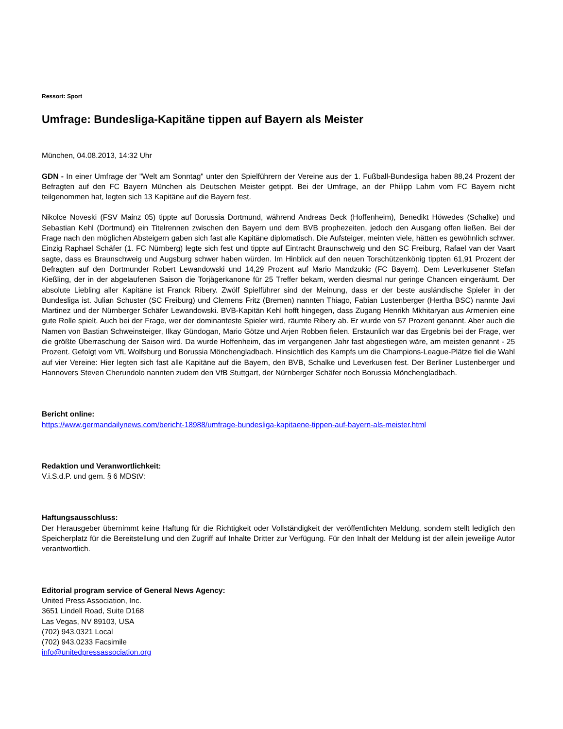Ressort: Sport
Umfrage: Bundesliga-Kapitäne tippen auf Bayern als Meister
München, 04.08.2013, 14:32 Uhr
GDN - In einer Umfrage der "Welt am Sonntag" unter den Spielführern der Vereine aus der 1. Fußball-Bundesliga haben 88,24 Prozent der Befragten auf den FC Bayern München als Deutschen Meister getippt. Bei der Umfrage, an der Philipp Lahm vom FC Bayern nicht teilgenommen hat, legten sich 13 Kapitäne auf die Bayern fest.
Nikolce Noveski (FSV Mainz 05) tippte auf Borussia Dortmund, während Andreas Beck (Hoffenheim), Benedikt Höwedes (Schalke) und Sebastian Kehl (Dortmund) ein Titelrennen zwischen den Bayern und dem BVB prophezeiten, jedoch den Ausgang offen ließen. Bei der Frage nach den möglichen Absteigern gaben sich fast alle Kapitäne diplomatisch. Die Aufsteiger, meinten viele, hätten es gewöhnlich schwer. Einzig Raphael Schäfer (1. FC Nürnberg) legte sich fest und tippte auf Eintracht Braunschweig und den SC Freiburg, Rafael van der Vaart sagte, dass es Braunschweig und Augsburg schwer haben würden. Im Hinblick auf den neuen Torschützenkönig tippten 61,91 Prozent der Befragten auf den Dortmunder Robert Lewandowski und 14,29 Prozent auf Mario Mandzukic (FC Bayern). Dem Leverkusener Stefan Kießling, der in der abgelaufenen Saison die Torjägerkanone für 25 Treffer bekam, werden diesmal nur geringe Chancen eingeräumt. Der absolute Liebling aller Kapitäne ist Franck Ribery. Zwölf Spielführer sind der Meinung, dass er der beste ausländische Spieler in der Bundesliga ist. Julian Schuster (SC Freiburg) und Clemens Fritz (Bremen) nannten Thiago, Fabian Lustenberger (Hertha BSC) nannte Javi Martinez und der Nürnberger Schäfer Lewandowski. BVB-Kapitän Kehl hofft hingegen, dass Zugang Henrikh Mkhitaryan aus Armenien eine gute Rolle spielt. Auch bei der Frage, wer der dominanteste Spieler wird, räumte Ribery ab. Er wurde von 57 Prozent genannt. Aber auch die Namen von Bastian Schweinsteiger, Ilkay Gündogan, Mario Götze und Arjen Robben fielen. Erstaunlich war das Ergebnis bei der Frage, wer die größte Überraschung der Saison wird. Da wurde Hoffenheim, das im vergangenen Jahr fast abgestiegen wäre, am meisten genannt - 25 Prozent. Gefolgt vom VfL Wolfsburg und Borussia Mönchengladbach. Hinsichtlich des Kampfs um die Champions-League-Plätze fiel die Wahl auf vier Vereine: Hier legten sich fast alle Kapitäne auf die Bayern, den BVB, Schalke und Leverkusen fest. Der Berliner Lustenberger und Hannovers Steven Cherundolo nannten zudem den VfB Stuttgart, der Nürnberger Schäfer noch Borussia Mönchengladbach.
Bericht online:
https://www.germandailynews.com/bericht-18988/umfrage-bundesliga-kapitaene-tippen-auf-bayern-als-meister.html
Redaktion und Veranwortlichkeit:
V.i.S.d.P. und gem. § 6 MDStV:
Haftungsausschluss:
Der Herausgeber übernimmt keine Haftung für die Richtigkeit oder Vollständigkeit der veröffentlichten Meldung, sondern stellt lediglich den Speicherplatz für die Bereitstellung und den Zugriff auf Inhalte Dritter zur Verfügung. Für den Inhalt der Meldung ist der allein jeweilige Autor verantwortlich.
Editorial program service of General News Agency:
United Press Association, Inc.
3651 Lindell Road, Suite D168
Las Vegas, NV 89103, USA
(702) 943.0321 Local
(702) 943.0233 Facsimile
info@unitedpressassociation.org